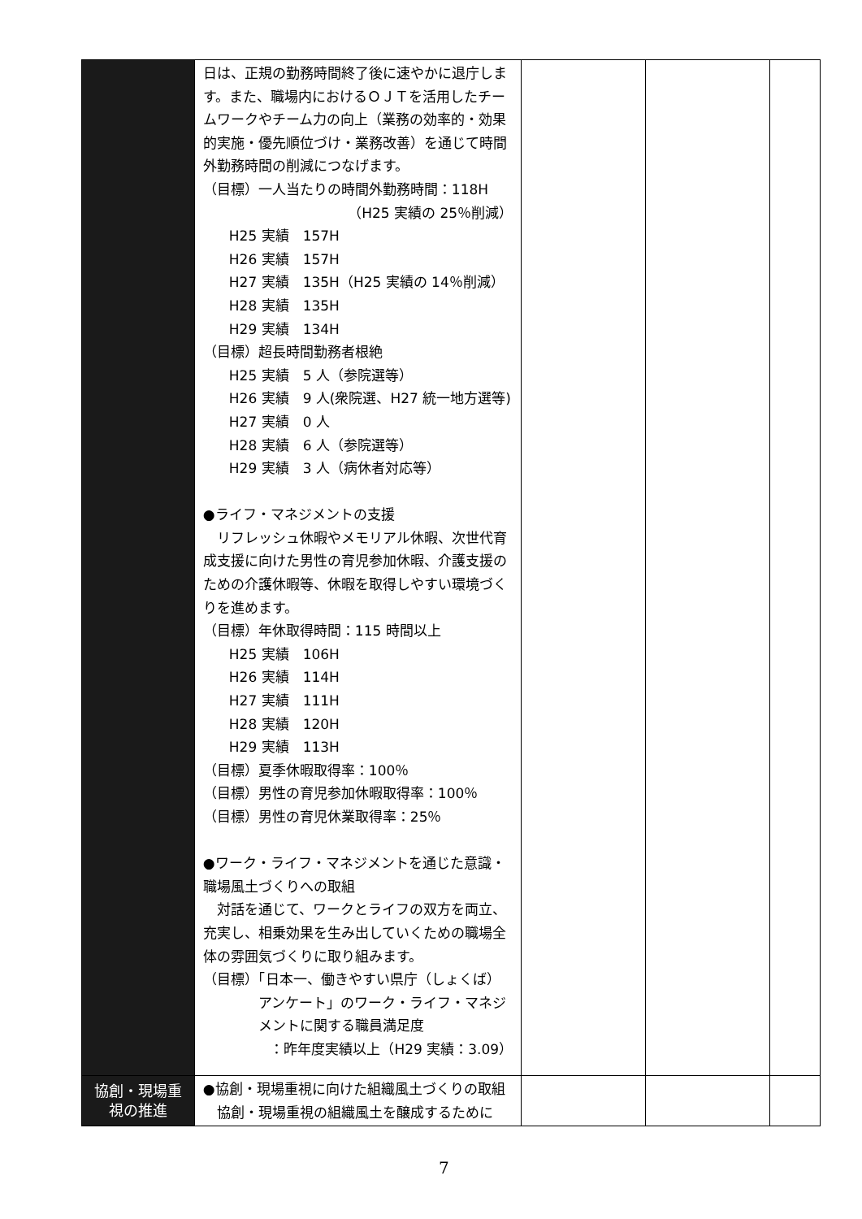| | 日は、正規の勤務時間終了後に速やかに退庁します。また、職場内におけるＯＪＴを活用したチームワークやチーム力の向上（業務の効率的・効果的実施・優先順位づけ・業務改善）を通じて時間外勤務時間の削減につなげます。 （目標）一人当たりの時間外勤務時間：118H （H25 実績の 25％削減） H25 実績 157H H26 実績 157H H27 実績 135H（H25 実績の 14％削減） H28 実績 135H H29 実績 134H （目標）超長時間勤務者根絶 H25 実績 5 人（参院選等） H26 実績 9 人(衆院選、H27 統一地方選等) H27 実績 0 人 H28 実績 6 人（参院選等） H29 実績 3 人（病休者対応等） ●ライフ・マネジメントの支援 リフレッシュ休暇やメモリアル休暇、次世代育成支援に向けた男性の育児参加休暇、介護支援のための介護休暇等、休暇を取得しやすい環境づくりを進めます。 （目標）年休取得時間：115 時間以上 H25 実績 106H H26 実績 114H H27 実績 111H H28 実績 120H H29 実績 113H （目標）夏季休暇取得率：100％ （目標）男性の育児参加休暇取得率：100％ （目標）男性の育児休業取得率：25％ ●ワーク・ライフ・マネジメントを通じた意識・職場風土づくりへの取組 対話を通じて、ワークとライフの双方を両立、充実し、相乗効果を生み出していくための職場全体の雰囲気づくりに取り組みます。 （目標）「日本一、働きやすい県庁（しょくば） アンケート」のワーク・ライフ・マネジメントに関する職員満足度 ：昨年度実績以上（H29 実績：3.09） | | | |
| 協創・現場重視の推進 | ●協創・現場重視に向けた組織風土づくりの取組 協創・現場重視の組織風土を醸成するために | | | |
7